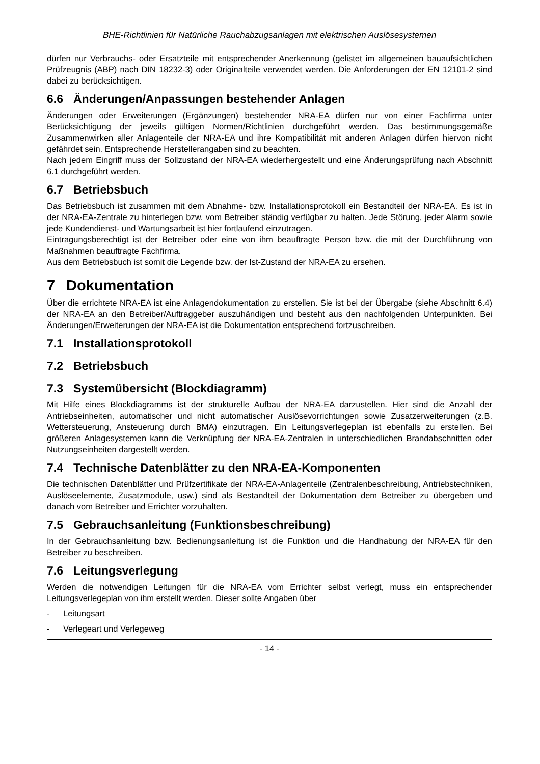BHE-Richtlinien für Natürliche Rauchabzugsanlagen mit elektrischen Auslösesystemen
dürfen nur Verbrauchs- oder Ersatzteile mit entsprechender Anerkennung (gelistet im allgemeinen bauaufsichtlichen Prüfzeugnis (ABP) nach DIN 18232-3) oder Originalteile verwendet werden. Die Anforderungen der EN 12101-2 sind dabei zu berücksichtigen.
6.6 Änderungen/Anpassungen bestehender Anlagen
Änderungen oder Erweiterungen (Ergänzungen) bestehender NRA-EA dürfen nur von einer Fachfirma unter Berücksichtigung der jeweils gültigen Normen/Richtlinien durchgeführt werden. Das bestimmungsgemäße Zusammenwirken aller Anlagenteile der NRA-EA und ihre Kompatibilität mit anderen Anlagen dürfen hiervon nicht gefährdet sein. Entsprechende Herstellerangaben sind zu beachten.
Nach jedem Eingriff muss der Sollzustand der NRA-EA wiederhergestellt und eine Änderungsprüfung nach Abschnitt 6.1 durchgeführt werden.
6.7 Betriebsbuch
Das Betriebsbuch ist zusammen mit dem Abnahme- bzw. Installationsprotokoll ein Bestandteil der NRA-EA. Es ist in der NRA-EA-Zentrale zu hinterlegen bzw. vom Betreiber ständig verfügbar zu halten. Jede Störung, jeder Alarm sowie jede Kundendienst- und Wartungsarbeit ist hier fortlaufend einzutragen.
Eintragungsberechtigt ist der Betreiber oder eine von ihm beauftragte Person bzw. die mit der Durchführung von Maßnahmen beauftragte Fachfirma.
Aus dem Betriebsbuch ist somit die Legende bzw. der Ist-Zustand der NRA-EA zu ersehen.
7 Dokumentation
Über die errichtete NRA-EA ist eine Anlagendokumentation zu erstellen. Sie ist bei der Übergabe (siehe Abschnitt 6.4) der NRA-EA an den Betreiber/Auftraggeber auszuhändigen und besteht aus den nachfolgenden Unterpunkten. Bei Änderungen/Erweiterungen der NRA-EA ist die Dokumentation entsprechend fortzuschreiben.
7.1 Installationsprotokoll
7.2 Betriebsbuch
7.3 Systemübersicht (Blockdiagramm)
Mit Hilfe eines Blockdiagramms ist der strukturelle Aufbau der NRA-EA darzustellen. Hier sind die Anzahl der Antriebseinheiten, automatischer und nicht automatischer Auslösevorrichtungen sowie Zusatzerweiterungen (z.B. Wettersteuerung, Ansteuerung durch BMA) einzutragen. Ein Leitungsverlegeplan ist ebenfalls zu erstellen. Bei größeren Anlagesystemen kann die Verknüpfung der NRA-EA-Zentralen in unterschiedlichen Brandabschnitten oder Nutzungseinheiten dargestellt werden.
7.4 Technische Datenblätter zu den NRA-EA-Komponenten
Die technischen Datenblätter und Prüfzertifikate der NRA-EA-Anlagenteile (Zentralenbeschreibung, Antriebstechniken, Auslöseelemente, Zusatzmodule, usw.) sind als Bestandteil der Dokumentation dem Betreiber zu übergeben und danach vom Betreiber und Errichter vorzuhalten.
7.5 Gebrauchsanleitung (Funktionsbeschreibung)
In der Gebrauchsanleitung bzw. Bedienungsanleitung ist die Funktion und die Handhabung der NRA-EA für den Betreiber zu beschreiben.
7.6 Leitungsverlegung
Werden die notwendigen Leitungen für die NRA-EA vom Errichter selbst verlegt, muss ein entsprechender Leitungsverlegeplan von ihm erstellt werden. Dieser sollte Angaben über
- Leitungsart
- Verlegeart und Verlegeweg
- 14 -